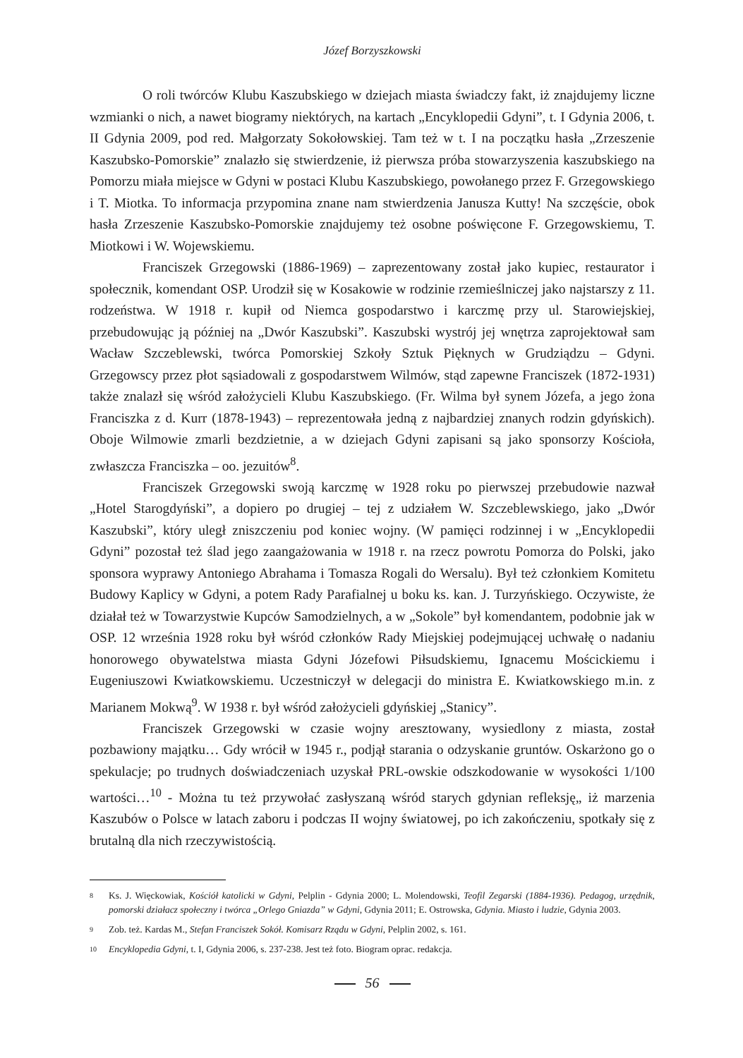Józef Borzyszkowski
O roli twórców Klubu Kaszubskiego w dziejach miasta świadczy fakt, iż znajdujemy liczne wzmianki o nich, a nawet biogramy niektórych, na kartach „Encyklopedii Gdyni”, t. I Gdynia 2006, t. II Gdynia 2009, pod red. Małgorzaty Sokołowskiej. Tam też w t. I na początku hasła „Zrzeszenie Kaszubsko-Pomorskie” znalazło się stwierdzenie, iż pierwsza próba stowarzyszenia kaszubskiego na Pomorzu miała miejsce w Gdyni w postaci Klubu Kaszubskiego, powołanego przez F. Grzegowskiego i T. Miotka. To informacja przypomina znane nam stwierdzenia Janusza Kutty! Na szczęście, obok hasła Zrzeszenie Kaszubsko-Pomorskie znajdujemy też osobne poświęcone F. Grzegowskiemu, T. Miotkowi i W. Wojewskiemu.
Franciszek Grzegowski (1886-1969) – zaprezentowany został jako kupiec, restaurator i społecznik, komendant OSP. Urodził się w Kosakowie w rodzinie rzemieślniczej jako najstarszy z 11. rodzeństwa. W 1918 r. kupił od Niemca gospodarstwo i karczmę przy ul. Starowiejskiej, przebudowując ją później na „Dwór Kaszubski”. Kaszubski wystrój jej wnętrza zaprojektował sam Wacław Szczeblewski, twórca Pomorskiej Szkoły Sztuk Pięknych w Grudziądzu – Gdyni. Grzegowscy przez płot sąsiadowali z gospodarstwem Wilmów, stąd zapewne Franciszek (1872-1931) także znalazł się wśród założycieli Klubu Kaszubskiego. (Fr. Wilma był synem Józefa, a jego żona Franciszka z d. Kurr (1878-1943) – reprezentowała jedną z najbardziej znanych rodzin gdyńskich). Oboje Wilmowie zmarli bezdzietnie, a w dziejach Gdyni zapisani są jako sponsorzy Kościoła, zwłaszcza Franciszka – oo. jezuitów<sup>8</sup>.
Franciszek Grzegowski swoją karczmę w 1928 roku po pierwszej przebudowie nazwał „Hotel Starogdyński”, a dopiero po drugiej – tej z udziałem W. Szczeblewskiego, jako „Dwór Kaszubski”, który uległ zniszczeniu pod koniec wojny. (W pamięci rodzinnej i w „Encyklopedii Gdyni” pozostał też ślad jego zaangażowania w 1918 r. na rzecz powrotu Pomorza do Polski, jako sponsora wyprawy Antoniego Abrahama i Tomasza Rogali do Wersalu). Był też członkiem Komitetu Budowy Kaplicy w Gdyni, a potem Rady Parafialnej u boku ks. kan. J. Turzyńskiego. Oczywiste, że działał też w Towarzystwie Kupców Samodzielnych, a w „Sokole” był komendantem, podobnie jak w OSP. 12 września 1928 roku był wśród członków Rady Miejskiej podejmującej uchwałę o nadaniu honorowego obywatelstwa miasta Gdyni Józefowi Piłsudskiemu, Ignacemu Mościckiemu i Eugeniuszowi Kwiatkowskiemu. Uczestniczył w delegacji do ministra E. Kwiatkowskiego m.in. z Marianem Mokwą<sup>9</sup>. W 1938 r. był wśród założycieli gdyńskiej „Stanicy”.
Franciszek Grzegowski w czasie wojny aresztowany, wysiedlony z miasta, został pozbawiony majątku… Gdy wrócił w 1945 r., podjął starania o odzyskanie gruntów. Oskarżono go o spekulacje; po trudnych doświadczeniach uzyskał PRL-owskie odszkodowanie w wysokości 1/100 wartości…<sup>10</sup> - Można tu też przywołać zasłyszaną wśród starych gdynian refleksję„ iż marzenia Kaszubów o Polsce w latach zaboru i podczas II wojny światowej, po ich zakończeniu, spotkały się z brutalną dla nich rzeczywistością.
8 Ks. J. Więckowiak, Kościół katolicki w Gdyni, Pelplin - Gdynia 2000; L. Molendowski, Teofil Zegarski (1884-1936). Pedagog, urzędnik, pomorski działacz społeczny i twórca „Orlego Gniazda” w Gdyni, Gdynia 2011; E. Ostrowska, Gdynia. Miasto i ludzie, Gdynia 2003.
9 Zob. też. Kardas M., Stefan Franciszek Sokół. Komisarz Rządu w Gdyni, Pelplin 2002, s. 161.
10 Encyklopedia Gdyni, t. I, Gdynia 2006, s. 237-238. Jest też foto. Biogram oprac. redakcja.
56